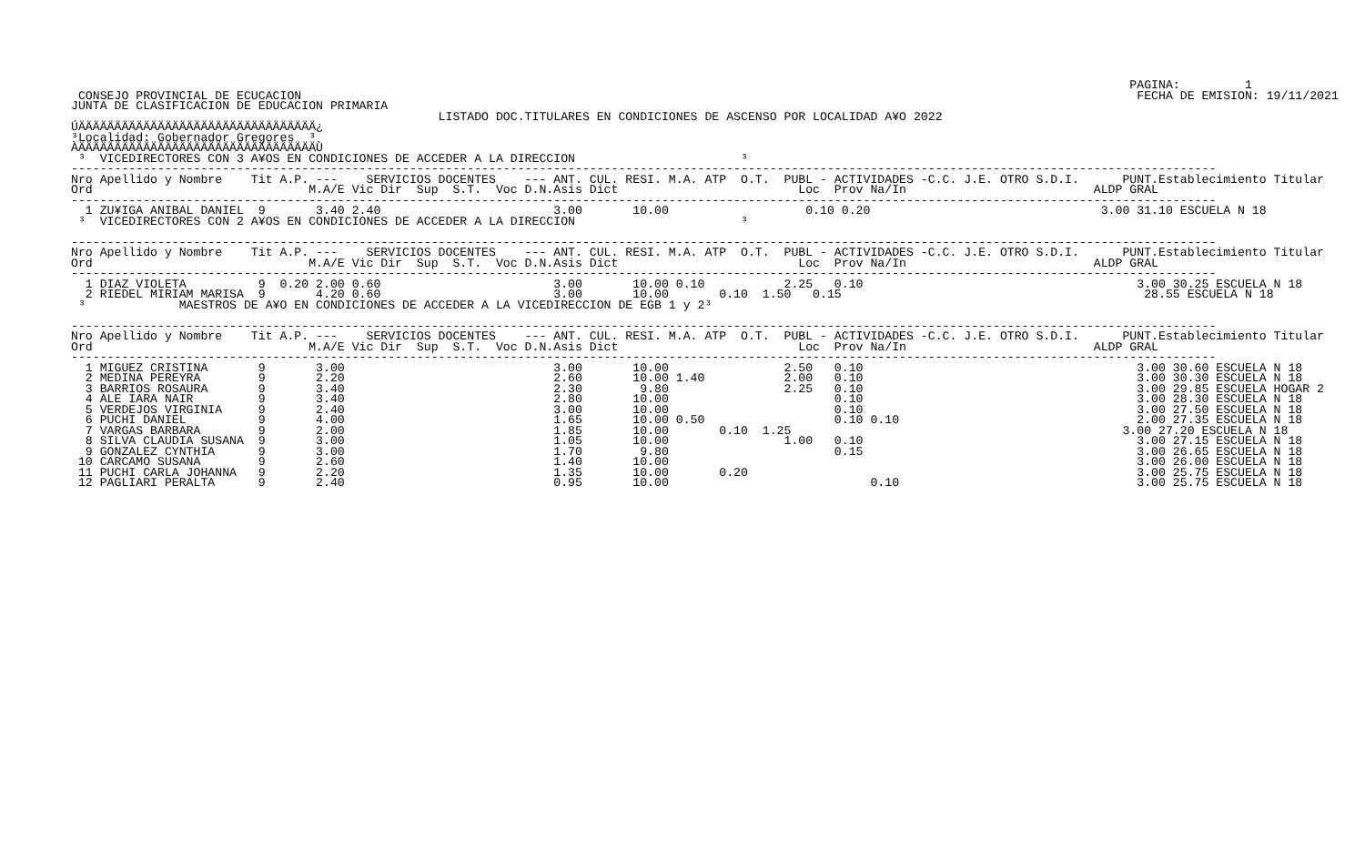PAGINA:         1
 CONSEJO PROVINCIAL DE ECUCACION                                                                                                                    FECHA DE EMISION: 19/11/2021
JUNTA DE CLASIFICACION DE EDUCACION PRIMARIA
                                                   LISTADO DOC.TITULARES EN CONDICIONES DE ASCENSO POR LOCALIDAD A¥O 2022
ÚÄÄÄÄÄÄÄÄÄÄÄÄÄÄÄÄÄÄÄÄÄÄÄÄÄÄÄÄÄÄÄÄÄ¿
³Localidad: Gobernador Gregores  ³
ÀÄÄÄÄÄÄÄÄÄÄÄÄÄÄÄÄÄÄÄÄÄÄÄÄÄÄÄÄÄÄÄÄÄÙ
 ³  VICEDIRECTORES CON 3 A¥OS EN CONDICIONES DE ACCEDER A LA DIRECCION                       ³
---------------------------------------------------------------------------------------------------------------------------------------------------------------
Nro Apellido y Nombre    Tit A.P. ---    SERVICIOS DOCENTES    --- ANT. CUL. RESI. M.A. ATP  O.T.  PUBL - ACTIVIDADES -C.C. J.E. OTRO S.D.I.      PUNT.Establecimiento Titular
Ord                              M.A/E Vic Dir  Sup  S.T.  Voc D.N.Asis Dict                         Loc  Prov Na/In                          ALDP GRAL
---------------------------------------------------------------------------------------------------------------------------------------------------------------
  1 ZU¥IGA ANIBAL DANIEL  9       3.40 2.40                        3.00       10.00                   0.10 0.20                                3.00 31.10 ESCUELA N 18
 ³  VICEDIRECTORES CON 2 A¥OS EN CONDICIONES DE ACCEDER A LA DIRECCION                       ³

---------------------------------------------------------------------------------------------------------------------------------------------------------------
Nro Apellido y Nombre    Tit A.P. ---    SERVICIOS DOCENTES    --- ANT. CUL. RESI. M.A. ATP  O.T.  PUBL - ACTIVIDADES -C.C. J.E. OTRO S.D.I.      PUNT.Establecimiento Titular
Ord                              M.A/E Vic Dir  Sup  S.T.  Voc D.N.Asis Dict                         Loc  Prov Na/In                          ALDP GRAL
---------------------------------------------------------------------------------------------------------------------------------------------------------------
  1 DIAZ VIOLETA          9  0.20 2.00 0.60                        3.00       10.00 0.10           2.25   0.10                                      3.00 30.25 ESCUELA N 18
  2 RIEDEL MIRIAM MARISA  9       4.20 0.60                        3.00       10.00       0.10  1.50   0.15                                          28.55 ESCUELA N 18
 ³             MAESTROS DE A¥O EN CONDICIONES DE ACCEDER A LA VICEDIRECCION DE EGB 1 y 2³

---------------------------------------------------------------------------------------------------------------------------------------------------------------
Nro Apellido y Nombre    Tit A.P. ---    SERVICIOS DOCENTES    --- ANT. CUL. RESI. M.A. ATP  O.T.  PUBL - ACTIVIDADES -C.C. J.E. OTRO S.D.I.      PUNT.Establecimiento Titular
Ord                              M.A/E Vic Dir  Sup  S.T.  Voc D.N.Asis Dict                         Loc  Prov Na/In                          ALDP GRAL
---------------------------------------------------------------------------------------------------------------------------------------------------------------
  1 MIGUEZ CRISTINA       9       3.00                             3.00       10.00                2.50   0.10                                      3.00 30.60 ESCUELA N 18
  2 MEDINA PEREYRA        9       2.20                             2.60       10.00 1.40           2.00   0.10                                      3.00 30.30 ESCUELA N 18
  3 BARRIOS ROSAURA       9       3.40                             2.30        9.80                2.25   0.10                                      3.00 29.85 ESCUELA HOGAR 2
  4 ALE IARA NAIR         9       3.40                             2.80       10.00                       0.10                                      3.00 28.30 ESCUELA N 18
  5 VERDEJOS VIRGINIA     9       2.40                             3.00       10.00                       0.10                                      3.00 27.50 ESCUELA N 18
  6 PUCHI DANIEL          9       4.00                             1.65       10.00 0.50                  0.10 0.10                                 2.00 27.35 ESCUELA N 18
  7 VARGAS BARBARA        9       2.00                             1.85       10.00       0.10  1.25                                              3.00 27.20 ESCUELA N 18
  8 SILVA CLAUDIA SUSANA  9       3.00                             1.05       10.00                1.00   0.10                                      3.00 27.15 ESCUELA N 18
  9 GONZALEZ CYNTHIA      9       3.00                             1.70        9.80                       0.15                                      3.00 26.65 ESCUELA N 18
 10 CARCAMO SUSANA        9       2.60                             1.40       10.00                                                                 3.00 26.00 ESCUELA N 18
 11 PUCHI CARLA JOHANNA   9       2.20                             1.35       10.00       0.20                                                      3.00 25.75 ESCUELA N 18
 12 PAGLIARI PERALTA      9       2.40                             0.95       10.00                            0.10                                 3.00 25.75 ESCUELA N 18